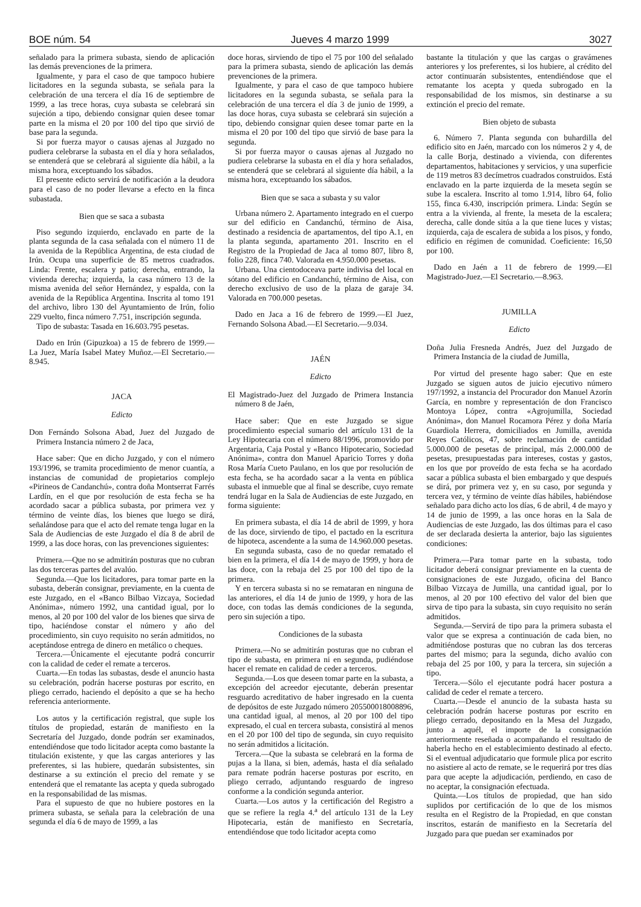BOE núm. 54 Jueves 4 marzo 1999 3027
señalado para la primera subasta, siendo de aplicación las demás prevenciones de la primera.
Igualmente, y para el caso de que tampoco hubiere licitadores en la segunda subasta, se señala para la celebración de una tercera el día 16 de septiembre de 1999, a las trece horas, cuya subasta se celebrará sin sujeción a tipo, debiendo consignar quien desee tomar parte en la misma el 20 por 100 del tipo que sirvió de base para la segunda.
Si por fuerza mayor o causas ajenas al Juzgado no pudiera celebrarse la subasta en el día y hora señalados, se entenderá que se celebrará al siguiente día hábil, a la misma hora, exceptuando los sábados.
El presente edicto servirá de notificación a la deudora para el caso de no poder llevarse a efecto en la finca subastada.
Bien que se saca a subasta
Piso segundo izquierdo, enclavado en parte de la planta segunda de la casa señalada con el número 11 de la avenida de la República Argentina, de esta ciudad de Irún. Ocupa una superficie de 85 metros cuadrados. Linda: Frente, escalera y patio; derecha, entrando, la vivienda derecha; izquierda, la casa número 13 de la misma avenida del señor Hernández, y espalda, con la avenida de la República Argentina. Inscrita al tomo 191 del archivo, libro 130 del Ayuntamiento de Irún, folio 229 vuelto, finca número 7.751, inscripción segunda.
Tipo de subasta: Tasada en 16.603.795 pesetas.
Dado en Irún (Gipuzkoa) a 15 de febrero de 1999.—La Juez, María Isabel Matey Muñoz.—El Secretario.—8.945.
JACA
Edicto
Don Fernándo Solsona Abad, Juez del Juzgado de Primera Instancia número 2 de Jaca,
Hace saber: Que en dicho Juzgado, y con el número 193/1996, se tramita procedimiento de menor cuantía, a instancias de comunidad de propietarios complejo «Pirineos de Candanchú», contra doña Montserrat Farrés Lardín, en el que por resolución de esta fecha se ha acordado sacar a pública subasta, por primera vez y término de veinte días, los bienes que luego se dirá, señalándose para que el acto del remate tenga lugar en la Sala de Audiencias de este Juzgado el día 8 de abril de 1999, a las doce horas, con las prevenciones siguientes:
Primera.—Que no se admitirán posturas que no cubran las dos terceras partes del avalúo.
Segunda.—Que los licitadores, para tomar parte en la subasta, deberán consignar, previamente, en la cuenta de este Juzgado, en el «Banco Bilbao Vizcaya, Sociedad Anónima», número 1992, una cantidad igual, por lo menos, al 20 por 100 del valor de los bienes que sirva de tipo, haciéndose constar el número y año del procedimiento, sin cuyo requisito no serán admitidos, no aceptándose entrega de dinero en metálico o cheques.
Tercera.—Únicamente el ejecutante podrá concurrir con la calidad de ceder el remate a terceros.
Cuarta.—En todas las subastas, desde el anuncio hasta su celebración, podrán hacerse posturas por escrito, en pliego cerrado, haciendo el depósito a que se ha hecho referencia anteriormente.
Los autos y la certificación registral, que suple los títulos de propiedad, estarán de manifiesto en la Secretaría del Juzgado, donde podrán ser examinados, entendiéndose que todo licitador acepta como bastante la titulación existente, y que las cargas anteriores y las preferentes, si las hubiere, quedarán subsistentes, sin destinarse a su extinción el precio del remate y se entenderá que el rematante las acepta y queda subrogado en la responsabilidad de las mismas.
Para el supuesto de que no hubiere postores en la primera subasta, se señala para la celebración de una segunda el día 6 de mayo de 1999, a las
doce horas, sirviendo de tipo el 75 por 100 del señalado para la primera subasta, siendo de aplicación las demás prevenciones de la primera.
Igualmente, y para el caso de que tampoco hubiere licitadores en la segunda subasta, se señala para la celebración de una tercera el día 3 de junio de 1999, a las doce horas, cuya subasta se celebrará sin sujeción a tipo, debiendo consignar quien desee tomar parte en la misma el 20 por 100 del tipo que sirvió de base para la segunda.
Si por fuerza mayor o causas ajenas al Juzgado no pudiera celebrarse la subasta en el día y hora señalados, se entenderá que se celebrará al siguiente día hábil, a la misma hora, exceptuando los sábados.
Bien que se saca a subasta y su valor
Urbana número 2. Apartamento integrado en el cuerpo sur del edificio en Candanchú, término de Aisa, destinado a residencia de apartamentos, del tipo A.1, en la planta segunda, apartamento 201. Inscrito en el Registro de la Propiedad de Jaca al tomo 807, libro 8, folio 228, finca 740. Valorada en 4.950.000 pesetas.
Urbana. Una cientodoceava parte indivisa del local en sótano del edificio en Candanchú, término de Aisa, con derecho exclusivo de uso de la plaza de garaje 34. Valorada en 700.000 pesetas.
Dado en Jaca a 16 de febrero de 1999.—El Juez, Fernando Solsona Abad.—El Secretario.—9.034.
JAÉN
Edicto
El Magistrado-Juez del Juzgado de Primera Instancia número 8 de Jaén,
Hace saber: Que en este Juzgado se sigue procedimiento especial sumario del artículo 131 de la Ley Hipotecaria con el número 88/1996, promovido por Argentaria, Caja Postal y «Banco Hipotecario, Sociedad Anónima», contra don Manuel Aparicio Torres y doña Rosa María Cueto Paulano, en los que por resolución de esta fecha, se ha acordado sacar a la venta en pública subasta el inmueble que al final se describe, cuyo remate tendrá lugar en la Sala de Audiencias de este Juzgado, en forma siguiente:
En primera subasta, el día 14 de abril de 1999, y hora de las doce, sirviendo de tipo, el pactado en la escritura de hipoteca, ascendente a la suma de 14.960.000 pesetas.
En segunda subasta, caso de no quedar rematado el bien en la primera, el día 14 de mayo de 1999, y hora de las doce, con la rebaja del 25 por 100 del tipo de la primera.
Y en tercera subasta si no se remataran en ninguna de las anteriores, el día 14 de junio de 1999, y hora de las doce, con todas las demás condiciones de la segunda, pero sin sujeción a tipo.
Condiciones de la subasta
Primera.—No se admitirán posturas que no cubran el tipo de subasta, en primera ni en segunda, pudiéndose hacer el remate en calidad de ceder a terceros.
Segunda.—Los que deseen tomar parte en la subasta, a excepción del acreedor ejecutante, deberán presentar resguardo acreditativo de haber ingresado en la cuenta de depósitos de este Juzgado número 205500018008896, una cantidad igual, al menos, al 20 por 100 del tipo expresado, el cual en tercera subasta, consistirá al menos en el 20 por 100 del tipo de segunda, sin cuyo requisito no serán admitidos a licitación.
Tercera.—Que la subasta se celebrará en la forma de pujas a la llana, si bien, además, hasta el día señalado para remate podrán hacerse posturas por escrito, en pliego cerrado, adjuntando resguardo de ingreso conforme a la condición segunda anterior.
Cuarta.—Los autos y la certificación del Registro a que se refiere la regla 4.<sup>a</sup> del artículo 131 de la Ley Hipotecaria, están de manifiesto en Secretaría, entendiéndose que todo licitador acepta como
bastante la titulación y que las cargas o gravámenes anteriores y los preferentes, si los hubiere, al crédito del actor continuarán subsistentes, entendiéndose que el rematante los acepta y queda subrogado en la responsabilidad de los mismos, sin destinarse a su extinción el precio del remate.
Bien objeto de subasta
6. Número 7. Planta segunda con buhardilla del edificio sito en Jaén, marcado con los números 2 y 4, de la calle Borja, destinado a vivienda, con diferentes departamentos, habitaciones y servicios, y una superficie de 119 metros 83 decímetros cuadrados construidos. Está enclavado en la parte izquierda de la meseta según se sube la escalera. Inscrito al tomo 1.914, libro 64, folio 155, finca 6.430, inscripción primera. Linda: Según se entra a la vivienda, al frente, la meseta de la escalera; derecha, calle donde sitúa a la que tiene luces y vistas; izquierda, caja de escalera de subida a los pisos, y fondo, edificio en régimen de comunidad. Coeficiente: 16,50 por 100.
Dado en Jaén a 11 de febrero de 1999.—El Magistrado-Juez.—El Secretario.—8.963.
JUMILLA
Edicto
Doña Julia Fresneda Andrés, Juez del Juzgado de Primera Instancia de la ciudad de Jumilla,
Por virtud del presente hago saber: Que en este Juzgado se siguen autos de juicio ejecutivo número 197/1992, a instancia del Procurador don Manuel Azorín García, en nombre y representación de don Francisco Montoya López, contra «Agrojumilla, Sociedad Anónima», don Manuel Rocamora Pérez y doña María Guardiola Herrera, domiciliados en Jumilla, avenida Reyes Católicos, 47, sobre reclamación de cantidad 5.000.000 de pesetas de principal, más 2.000.000 de pesetas, presupuestadas para intereses, costas y gastos, en los que por proveído de esta fecha se ha acordado sacar a pública subasta el bien embargado y que después se dirá, por primera vez y, en su caso, por segunda y tercera vez, y término de veinte días hábiles, habiéndose señalado para dicho acto los días, 6 de abril, 4 de mayo y 14 de junio de 1999, a las once horas en la Sala de Audiencias de este Juzgado, las dos últimas para el caso de ser declarada desierta la anterior, bajo las siguientes condiciones:
Primera.—Para tomar parte en la subasta, todo licitador deberá consignar previamente en la cuenta de consignaciones de este Juzgado, oficina del Banco Bilbao Vizcaya de Jumilla, una cantidad igual, por lo menos, al 20 por 100 efectivo del valor del bien que sirva de tipo para la subasta, sin cuyo requisito no serán admitidos.
Segunda.—Servirá de tipo para la primera subasta el valor que se expresa a continuación de cada bien, no admitiéndose posturas que no cubran las dos terceras partes del mismo; para la segunda, dicho avalúo con rebaja del 25 por 100, y para la tercera, sin sujeción a tipo.
Tercera.—Sólo el ejecutante podrá hacer postura a calidad de ceder el remate a tercero.
Cuarta.—Desde el anuncio de la subasta hasta su celebración podrán hacerse posturas por escrito en pliego cerrado, depositando en la Mesa del Juzgado, junto a aquél, el importe de la consignación anteriormente reseñada o acompañando el resultado de haberla hecho en el establecimiento destinado al efecto. Si el eventual adjudicatario que formule plica por escrito no asistiere al acto de remate, se le requerirá por tres días para que acepte la adjudicación, perdiendo, en caso de no aceptar, la consignación efectuada.
Quinta.—Los títulos de propiedad, que han sido suplidos por certificación de lo que de los mismos resulta en el Registro de la Propiedad, en que constan inscritos, estarán de manifiesto en la Secretaría del Juzgado para que puedan ser examinados por